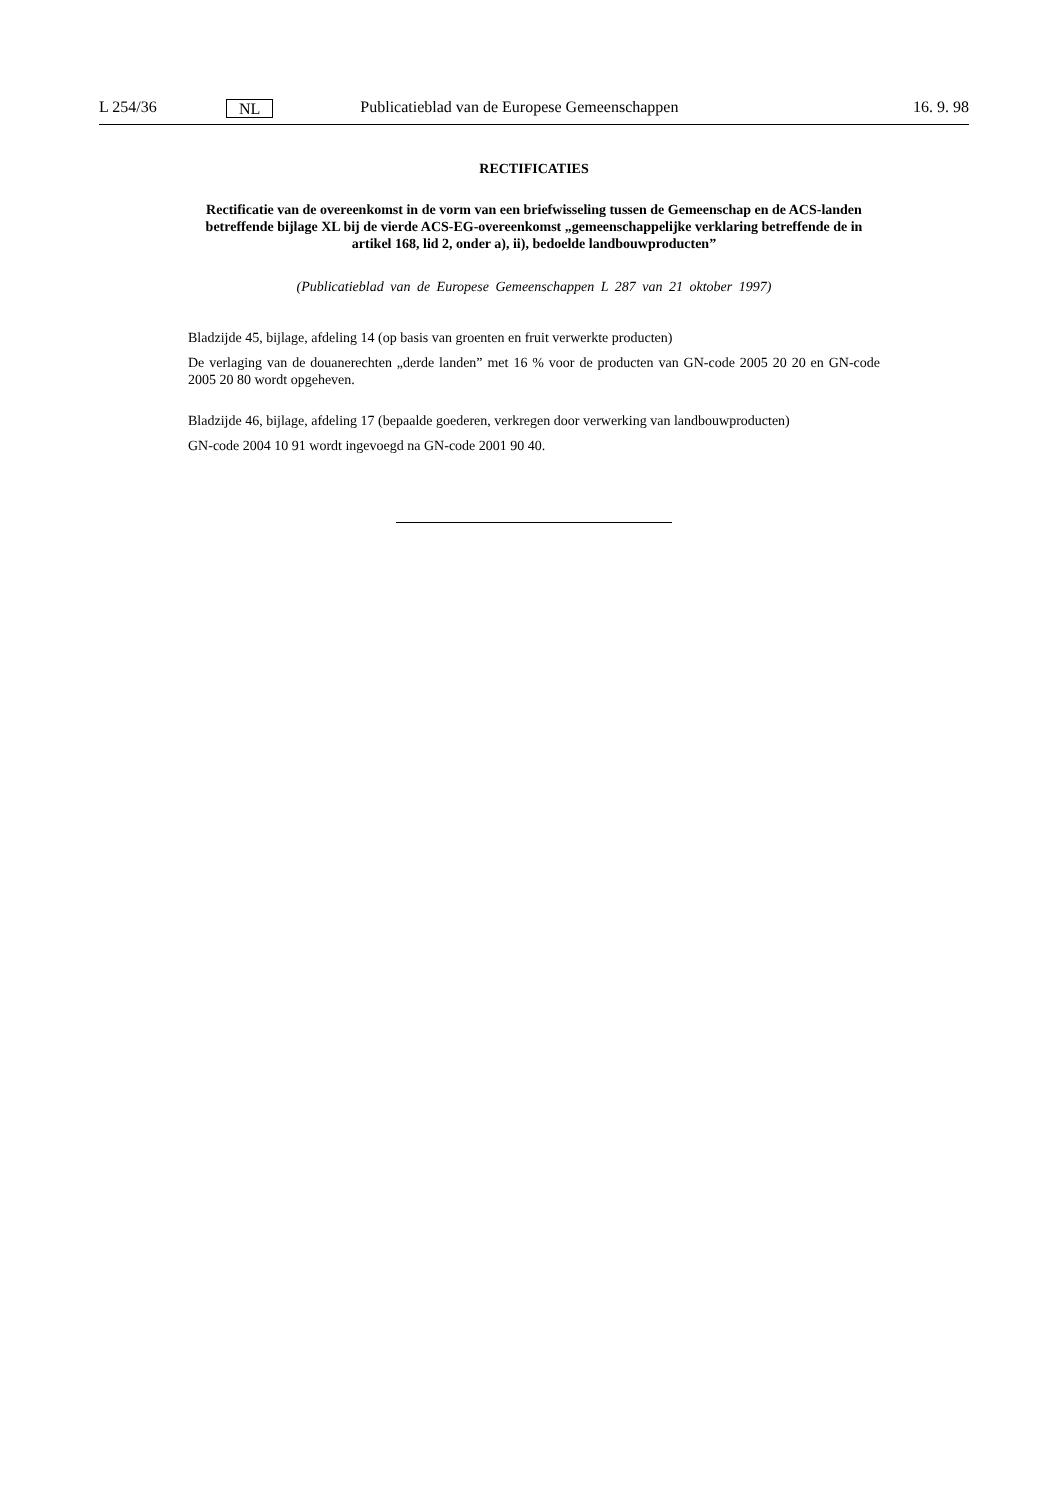L 254/36 NL Publicatieblad van de Europese Gemeenschappen 16. 9. 98
RECTIFICATIES
Rectificatie van de overeenkomst in de vorm van een briefwisseling tussen de Gemeenschap en de ACS-landen betreffende bijlage XL bij de vierde ACS-EG-overeenkomst „gemeenschappelijke verklaring betreffende de in artikel 168, lid 2, onder a), ii), bedoelde landbouwproducten”
(Publicatieblad van de Europese Gemeenschappen L 287 van 21 oktober 1997)
Bladzijde 45, bijlage, afdeling 14 (op basis van groenten en fruit verwerkte producten)
De verlaging van de douanerechten „derde landen” met 16 % voor de producten van GN-code 2005 20 20 en GN-code 2005 20 80 wordt opgeheven.
Bladzijde 46, bijlage, afdeling 17 (bepaalde goederen, verkregen door verwerking van landbouwproducten)
GN-code 2004 10 91 wordt ingevoegd na GN-code 2001 90 40.